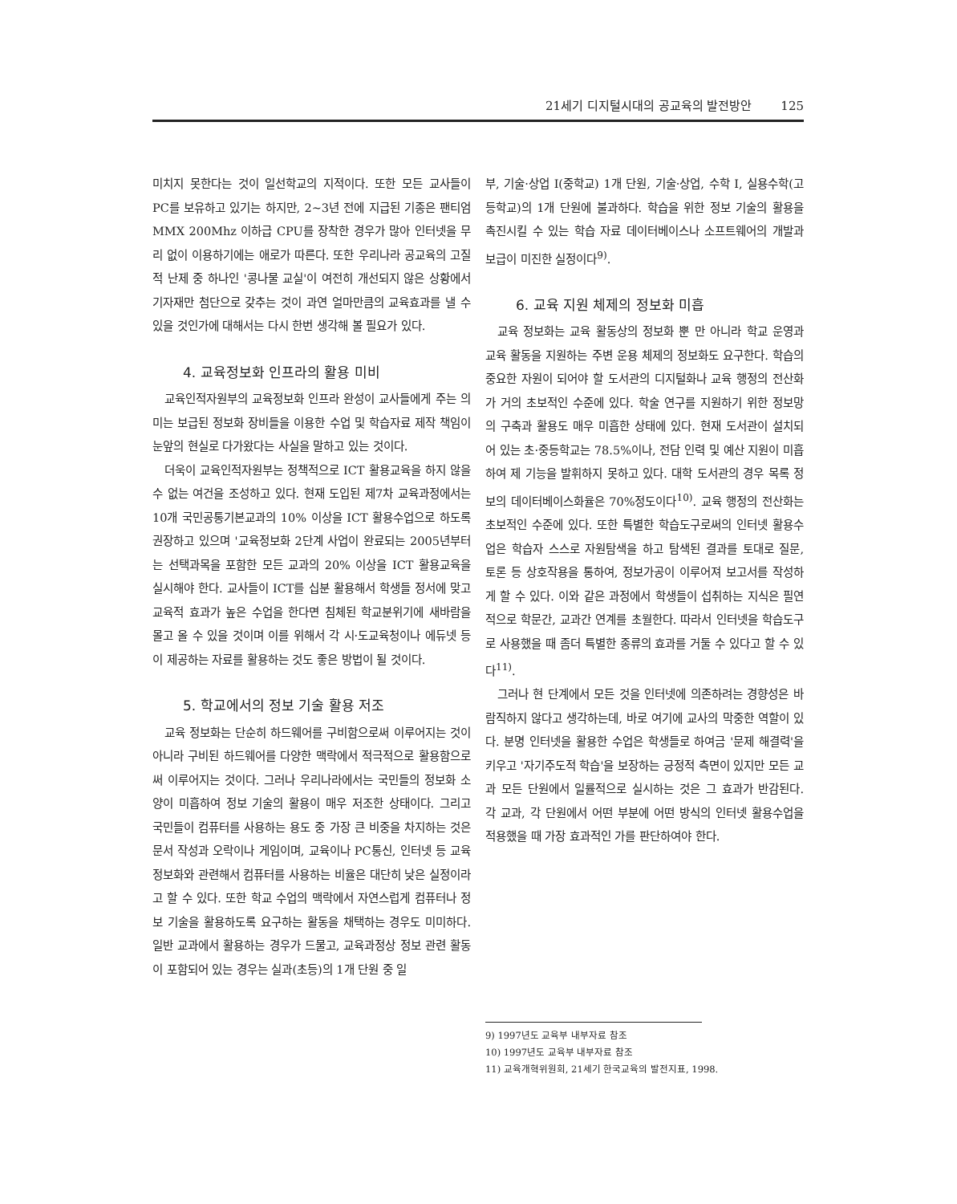21세기 디지털시대의 공교육의 발전방안 125
미치지 못한다는 것이 일선학교의 지적이다. 또한 모든 교사들이 PC를 보유하고 있기는 하지만, 2~3년 전에 지급된 기종은 팬티엄 MMX 200Mhz 이하급 CPU를 장착한 경우가 많아 인터넷을 무리 없이 이용하기에는 애로가 따른다. 또한 우리나라 공교육의 고질적 난제 중 하나인 '콩나물 교실'이 여전히 개선되지 않은 상황에서 기자재만 첨단으로 갖추는 것이 과연 얼마만큼의 교육효과를 낼 수 있을 것인가에 대해서는 다시 한번 생각해 볼 필요가 있다.
4. 교육정보화 인프라의 활용 미비
교육인적자원부의 교육정보화 인프라 완성이 교사들에게 주는 의미는 보급된 정보화 장비들을 이용한 수업 및 학습자료 제작 책임이 눈앞의 현실로 다가왔다는 사실을 말하고 있는 것이다.
더욱이 교육인적자원부는 정책적으로 ICT 활용교육을 하지 않을 수 없는 여건을 조성하고 있다. 현재 도입된 제7차 교육과정에서는 10개 국민공통기본교과의 10% 이상을 ICT 활용수업으로 하도록 권장하고 있으며 '교육정보화 2단계 사업이 완료되는 2005년부터는 선택과목을 포함한 모든 교과의 20% 이상을 ICT 활용교육을 실시해야 한다. 교사들이 ICT를 십분 활용해서 학생들 정서에 맞고 교육적 효과가 높은 수업을 한다면 침체된 학교분위기에 새바람을 몰고 올 수 있을 것이며 이를 위해서 각 시·도교육청이나 에듀넷 등이 제공하는 자료를 활용하는 것도 좋은 방법이 될 것이다.
5. 학교에서의 정보 기술 활용 저조
교육 정보화는 단순히 하드웨어를 구비함으로써 이루어지는 것이 아니라 구비된 하드웨어를 다양한 맥락에서 적극적으로 활용함으로써 이루어지는 것이다. 그러나 우리나라에서는 국민들의 정보화 소양이 미흡하여 정보 기술의 활용이 매우 저조한 상태이다. 그리고 국민들이 컴퓨터를 사용하는 용도 중 가장 큰 비중을 차지하는 것은 문서 작성과 오락이나 게임이며, 교육이나 PC통신, 인터넷 등 교육 정보화와 관련해서 컴퓨터를 사용하는 비율은 대단히 낮은 실정이라고 할 수 있다. 또한 학교 수업의 맥락에서 자연스럽게 컴퓨터나 정보 기술을 활용하도록 요구하는 활동을 채택하는 경우도 미미하다. 일반 교과에서 활용하는 경우가 드물고, 교육과정상 정보 관련 활동이 포함되어 있는 경우는 실과(초등)의 1개 단원 중 일
부, 기술·상업 I(중학교) 1개 단원, 기술·상업, 수학 I, 실용수학(고등학교)의 1개 단원에 불과하다. 학습을 위한 정보 기술의 활용을 촉진시킬 수 있는 학습 자료 데이터베이스나 소프트웨어의 개발과 보급이 미진한 실정이다<sup>9)</sup>.
6. 교육 지원 체제의 정보화 미흡
교육 정보화는 교육 활동상의 정보화 뿐 만 아니라 학교 운영과 교육 활동을 지원하는 주변 운용 체제의 정보화도 요구한다. 학습의 중요한 자원이 되어야 할 도서관의 디지털화나 교육 행정의 전산화가 거의 초보적인 수준에 있다. 학술 연구를 지원하기 위한 정보망의 구축과 활용도 매우 미흡한 상태에 있다. 현재 도서관이 설치되어 있는 초·중등학교는 78.5%이나, 전담 인력 및 예산 지원이 미흡하여 제 기능을 발휘하지 못하고 있다. 대학 도서관의 경우 목록 정보의 데이터베이스화율은 70%정도이다<sup>10)</sup>. 교육 행정의 전산화는 초보적인 수준에 있다. 또한 특별한 학습도구로써의 인터넷 활용수업은 학습자 스스로 자원탐색을 하고 탐색된 결과를 토대로 질문, 토론 등 상호작용을 통하여, 정보가공이 이루어져 보고서를 작성하게 할 수 있다. 이와 같은 과정에서 학생들이 섭취하는 지식은 필연적으로 학문간, 교과간 연계를 초월한다. 따라서 인터넷을 학습도구로 사용했을 때 좀더 특별한 종류의 효과를 거둘 수 있다고 할 수 있다<sup>11)</sup>.
그러나 현 단계에서 모든 것을 인터넷에 의존하려는 경향성은 바람직하지 않다고 생각하는데, 바로 여기에 교사의 막중한 역할이 있다. 분명 인터넷을 활용한 수업은 학생들로 하여금 '문제 해결력'을 키우고 '자기주도적 학습'을 보장하는 긍정적 측면이 있지만 모든 교과 모든 단원에서 일률적으로 실시하는 것은 그 효과가 반감된다. 각 교과, 각 단원에서 어떤 부분에 어떤 방식의 인터넷 활용수업을 적용했을 때 가장 효과적인 가를 판단하여야 한다.
9) 1997년도 교육부 내부자료 참조
10) 1997년도 교육부 내부자료 참조
11) 교육개혁위원회, 21세기 한국교육의 발전지표, 1998.